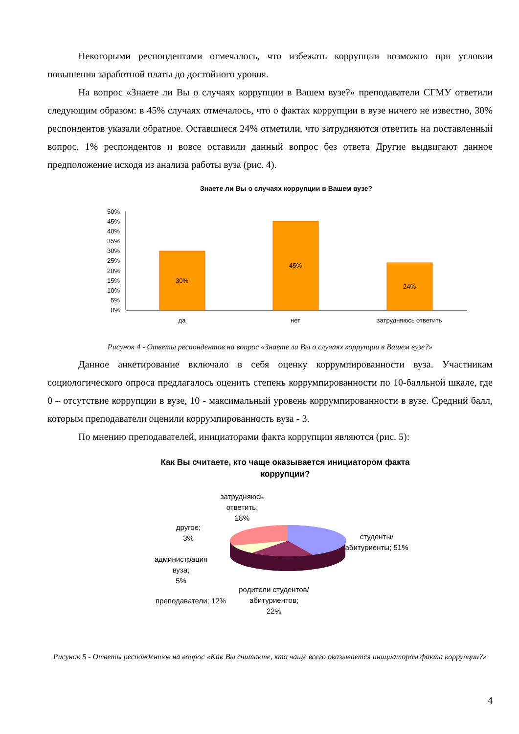Некоторыми респондентами отмечалось, что избежать коррупции возможно при условии повышения заработной платы до достойного уровня.
На вопрос «Знаете ли Вы о случаях коррупции в Вашем вузе?» преподаватели СГМУ ответили следующим образом: в 45% случаях отмечалось, что о фактах коррупции в вузе ничего не известно, 30% респондентов указали обратное. Оставшиеся 24% отметили, что затрудняются ответить на поставленный вопрос, 1% респондентов и вовсе оставили данный вопрос без ответа Другие выдвигают данное предположение исходя из анализа работы вуза (рис. 4).
Знаете ли Вы о случаях коррупции в Вашем вузе?
50%
45%
40%
35%
30%
25%
20%
15%
10%
5%
0%
30%
45%
24%
да
нет
затрудняюсь ответить
Рисунок 4 - Ответы респондентов на вопрос «Знаете ли Вы о случаях коррупции в Вашем вузе?»
Данное анкетирование включало в себя оценку коррумпированности вуза. Участникам социологического опроса предлагалось оценить степень коррумпированности по 10-балльной шкале, где 0 – отсутствие коррупции в вузе, 10 - максимальный уровень коррумпированности в вузе. Средний балл, которым преподаватели оценили коррумпированность вуза - 3.
По мнению преподавателей, инициаторами факта коррупции являются (рис. 5):
Как Вы считаете, кто чаще оказывается инициатором факта
коррупции?
затрудняюсь
ответить;
28%
другое;
3%
студенты/
абитуриенты; 51%
администрация
вуза;
5%
родители студентов/
абитуриентов;
22%
преподаватели; 12%
Рисунок 5 - Ответы респондентов на вопрос «Как Вы считаете, кто чаще всего оказывается инициатором факта коррупции?»
4